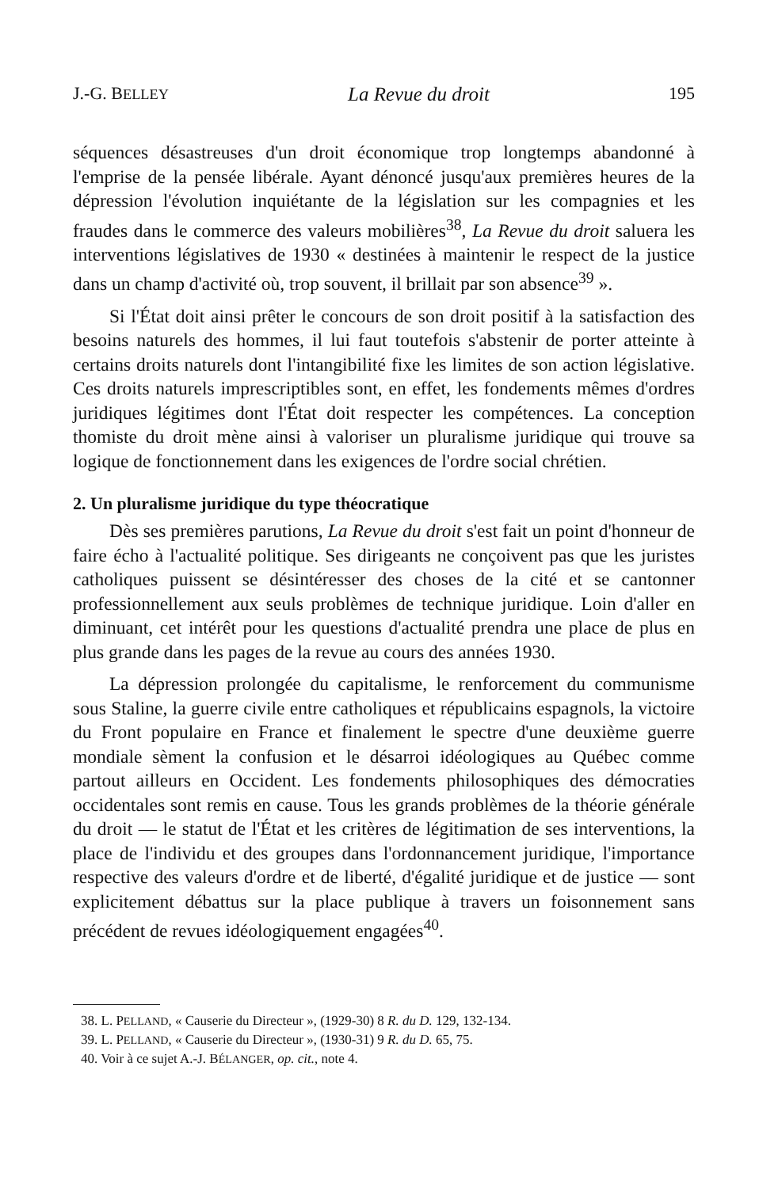J.-G. BELLEY La Revue du droit 195
séquences désastreuses d'un droit économique trop longtemps abandonné à l'emprise de la pensée libérale. Ayant dénoncé jusqu'aux premières heures de la dépression l'évolution inquiétante de la législation sur les compagnies et les fraudes dans le commerce des valeurs mobilières<sup>38</sup>, La Revue du droit saluera les interventions législatives de 1930 « destinées à maintenir le respect de la justice dans un champ d'activité où, trop souvent, il brillait par son absence<sup>39</sup> ».
Si l'État doit ainsi prêter le concours de son droit positif à la satisfaction des besoins naturels des hommes, il lui faut toutefois s'abstenir de porter atteinte à certains droits naturels dont l'intangibilité fixe les limites de son action législative. Ces droits naturels imprescriptibles sont, en effet, les fondements mêmes d'ordres juridiques légitimes dont l'État doit respecter les compétences. La conception thomiste du droit mène ainsi à valoriser un pluralisme juridique qui trouve sa logique de fonctionnement dans les exigences de l'ordre social chrétien.
2. Un pluralisme juridique du type théocratique
Dès ses premières parutions, La Revue du droit s'est fait un point d'honneur de faire écho à l'actualité politique. Ses dirigeants ne conçoivent pas que les juristes catholiques puissent se désintéresser des choses de la cité et se cantonner professionnellement aux seuls problèmes de technique juridique. Loin d'aller en diminuant, cet intérêt pour les questions d'actualité prendra une place de plus en plus grande dans les pages de la revue au cours des années 1930.
La dépression prolongée du capitalisme, le renforcement du communisme sous Staline, la guerre civile entre catholiques et républicains espagnols, la victoire du Front populaire en France et finalement le spectre d'une deuxième guerre mondiale sèment la confusion et le désarroi idéologiques au Québec comme partout ailleurs en Occident. Les fondements philosophiques des démocraties occidentales sont remis en cause. Tous les grands problèmes de la théorie générale du droit — le statut de l'État et les critères de légitimation de ses interventions, la place de l'individu et des groupes dans l'ordonnancement juridique, l'importance respective des valeurs d'ordre et de liberté, d'égalité juridique et de justice — sont explicitement débattus sur la place publique à travers un foisonnement sans précédent de revues idéologiquement engagées<sup>40</sup>.
38. L. PELLAND, « Causerie du Directeur », (1929-30) 8 R. du D. 129, 132-134.
39. L. PELLAND, « Causerie du Directeur », (1930-31) 9 R. du D. 65, 75.
40. Voir à ce sujet A.-J. BÉLANGER, op. cit., note 4.